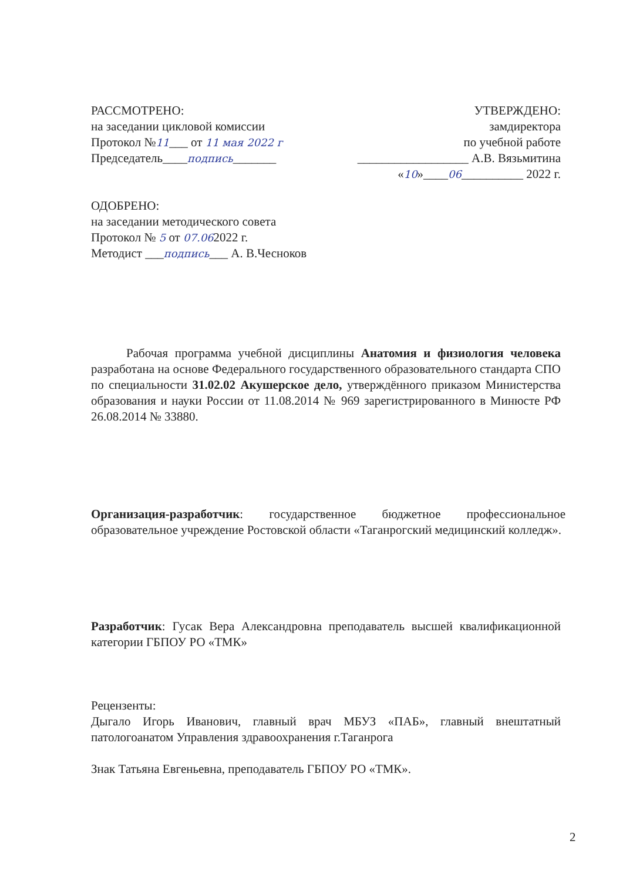РАССМОТРЕНО:
на заседании цикловой комиссии
Протокол №11___ от 11 мая 2022 г
Председатель____подпись_______
УТВЕРЖДЕНО:
замдиректора
по учебной работе
__________________ А.В. Вязьмитина
«10»____06__________ 2022 г.
ОДОБРЕНО:
на заседании методического совета
Протокол № 5 от 07.062022 г.
Методист ___подпись___ А. В.Чесноков
Рабочая программа учебной дисциплины Анатомия и физиология человека разработана на основе Федерального государственного образовательного стандарта СПО по специальности 31.02.02 Акушерское дело, утверждённого приказом Министерства образования и науки России от 11.08.2014 № 969 зарегистрированного в Минюсте РФ 26.08.2014 № 33880.
Организация-разработчик: государственное бюджетное профессиональное образовательное учреждение Ростовской области «Таганрогский медицинский колледж».
Разработчик: Гусак Вера Александровна преподаватель высшей квалификационной категории ГБПОУ РО «ТМК»
Рецензенты:
Дыгало Игорь Иванович, главный врач МБУЗ «ПАБ», главный внештатный патологоанатом Управления здравоохранения г.Таганрога
Знак Татьяна Евгеньевна, преподаватель ГБПОУ РО «ТМК».
2